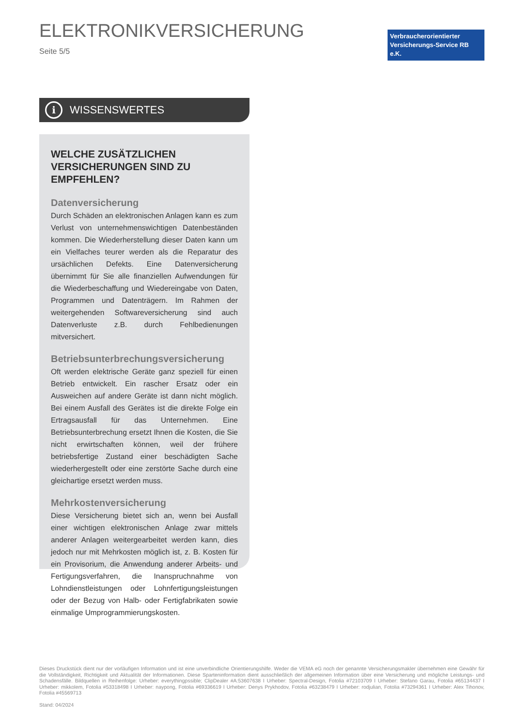ELEKTRONIKVERSICHERUNG
Seite 5/5
Verbraucherorientierter
Versicherungs-Service RB e.K.
i
WISSENSWERTES
WELCHE ZUSÄTZLICHEN
VERSICHERUNGEN SIND ZU EMPFEHLEN?
Datenversicherung
Durch Schäden an elektronischen Anlagen kann es zum Verlust von unternehmenswichtigen Datenbeständen kommen. Die Wiederherstellung dieser Daten kann um ein Vielfaches teurer werden als die Reparatur des ursächlichen Defekts. Eine Datenversicherung übernimmt für Sie alle finanziellen Aufwendungen für die Wiederbeschaffung und Wiedereingabe von Daten, Programmen und Datenträgern. Im Rahmen der weitergehenden Softwareversicherung sind auch Datenverluste z.B. durch Fehlbedienungen mitversichert.
Betriebsunterbrechungsversicherung
Oft werden elektrische Geräte ganz speziell für einen Betrieb entwickelt. Ein rascher Ersatz oder ein Ausweichen auf andere Geräte ist dann nicht möglich. Bei einem Ausfall des Gerätes ist die direkte Folge ein Ertragsausfall für das Unternehmen. Eine Betriebsunterbrechung ersetzt Ihnen die Kosten, die Sie nicht erwirtschaften können, weil der frühere betriebsfertige Zustand einer beschädigten Sache wiederhergestellt oder eine zerstörte Sache durch eine gleichartige ersetzt werden muss.
Mehrkostenversicherung
Diese Versicherung bietet sich an, wenn bei Ausfall einer wichtigen elektronischen Anlage zwar mittels anderer Anlagen weitergearbeitet werden kann, dies jedoch nur mit Mehrkosten möglich ist, z. B. Kosten für ein Provisorium, die Anwendung anderer Arbeits- und Fertigungsverfahren, die Inanspruchnahme von Lohndienstleistungen oder Lohnfertigungsleistungen oder der Bezug von Halb- oder Fertigfabrikaten sowie einmalige Umprogrammierungskosten.
Dieses Druckstück dient nur der vorläufigen Information und ist eine unverbindliche Orientierungshilfe. Weder die VEMA eG noch der genannte Versicherungsmakler übernehmen eine Gewähr für die Vollständigkeit, Richtigkeit und Aktualität der Informationen. Diese Sparteninformation dient ausschließlich der allgemeinen Information über eine Versicherung und mögliche Leistungs- und Schadensfälle. Bildquellen in Reihenfolge: Urheber: everythingpssible; ClipDealer #A:53607638 I Urheber: Spectral-Design, Fotolia #72103709 I Urheber: Stefano Garau, Fotolia #65134437 I Urheber: mikkolem, Fotolia #53318498 I Urheber: naypong, Fotolia #69336619 I Urheber: Denys Prykhodov, Fotolia #63238479 I Urheber: rodjulian, Fotolia #73294361 I Urheber: Alex Tihonov, Fotolia #45569713
Stand: 04/2024